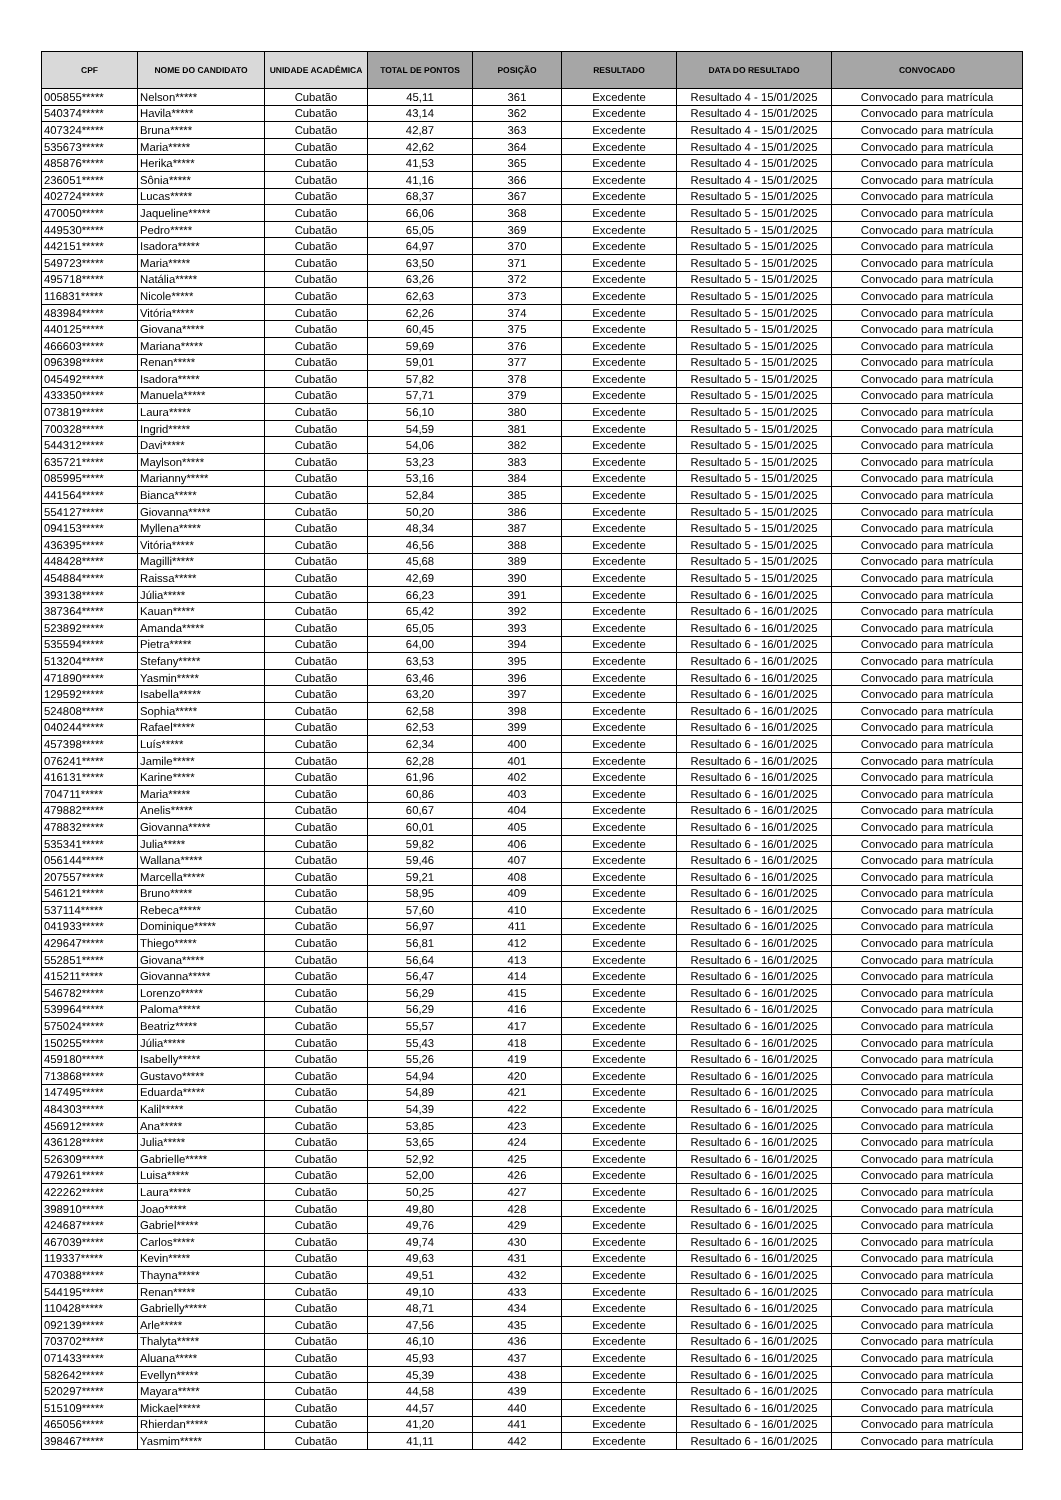| CPF | NOME DO CANDIDATO | UNIDADE ACADÊMICA | TOTAL DE PONTOS | POSIÇÃO | RESULTADO | DATA DO RESULTADO | CONVOCADO |
| --- | --- | --- | --- | --- | --- | --- | --- |
| 005855***** | Nelson***** | Cubatão | 45,11 | 361 | Excedente | Resultado 4 - 15/01/2025 | Convocado para matrícula |
| 540374***** | Havila***** | Cubatão | 43,14 | 362 | Excedente | Resultado 4 - 15/01/2025 | Convocado para matrícula |
| 407324***** | Bruna***** | Cubatão | 42,87 | 363 | Excedente | Resultado 4 - 15/01/2025 | Convocado para matrícula |
| 535673***** | Maria***** | Cubatão | 42,62 | 364 | Excedente | Resultado 4 - 15/01/2025 | Convocado para matrícula |
| 485876***** | Herika***** | Cubatão | 41,53 | 365 | Excedente | Resultado 4 - 15/01/2025 | Convocado para matrícula |
| 236051***** | Sônia***** | Cubatão | 41,16 | 366 | Excedente | Resultado 4 - 15/01/2025 | Convocado para matrícula |
| 402724***** | Lucas***** | Cubatão | 68,37 | 367 | Excedente | Resultado 5 - 15/01/2025 | Convocado para matrícula |
| 470050***** | Jaqueline***** | Cubatão | 66,06 | 368 | Excedente | Resultado 5 - 15/01/2025 | Convocado para matrícula |
| 449530***** | Pedro***** | Cubatão | 65,05 | 369 | Excedente | Resultado 5 - 15/01/2025 | Convocado para matrícula |
| 442151***** | Isadora***** | Cubatão | 64,97 | 370 | Excedente | Resultado 5 - 15/01/2025 | Convocado para matrícula |
| 549723***** | Maria***** | Cubatão | 63,50 | 371 | Excedente | Resultado 5 - 15/01/2025 | Convocado para matrícula |
| 495718***** | Natália***** | Cubatão | 63,26 | 372 | Excedente | Resultado 5 - 15/01/2025 | Convocado para matrícula |
| 116831***** | Nicole***** | Cubatão | 62,63 | 373 | Excedente | Resultado 5 - 15/01/2025 | Convocado para matrícula |
| 483984***** | Vitória***** | Cubatão | 62,26 | 374 | Excedente | Resultado 5 - 15/01/2025 | Convocado para matrícula |
| 440125***** | Giovana***** | Cubatão | 60,45 | 375 | Excedente | Resultado 5 - 15/01/2025 | Convocado para matrícula |
| 466603***** | Mariana***** | Cubatão | 59,69 | 376 | Excedente | Resultado 5 - 15/01/2025 | Convocado para matrícula |
| 096398***** | Renan***** | Cubatão | 59,01 | 377 | Excedente | Resultado 5 - 15/01/2025 | Convocado para matrícula |
| 045492***** | Isadora***** | Cubatão | 57,82 | 378 | Excedente | Resultado 5 - 15/01/2025 | Convocado para matrícula |
| 433350***** | Manuela***** | Cubatão | 57,71 | 379 | Excedente | Resultado 5 - 15/01/2025 | Convocado para matrícula |
| 073819***** | Laura***** | Cubatão | 56,10 | 380 | Excedente | Resultado 5 - 15/01/2025 | Convocado para matrícula |
| 700328***** | Ingrid***** | Cubatão | 54,59 | 381 | Excedente | Resultado 5 - 15/01/2025 | Convocado para matrícula |
| 544312***** | Davi***** | Cubatão | 54,06 | 382 | Excedente | Resultado 5 - 15/01/2025 | Convocado para matrícula |
| 635721***** | Maylson***** | Cubatão | 53,23 | 383 | Excedente | Resultado 5 - 15/01/2025 | Convocado para matrícula |
| 085995***** | Marianny***** | Cubatão | 53,16 | 384 | Excedente | Resultado 5 - 15/01/2025 | Convocado para matrícula |
| 441564***** | Bianca***** | Cubatão | 52,84 | 385 | Excedente | Resultado 5 - 15/01/2025 | Convocado para matrícula |
| 554127***** | Giovanna***** | Cubatão | 50,20 | 386 | Excedente | Resultado 5 - 15/01/2025 | Convocado para matrícula |
| 094153***** | Myllena***** | Cubatão | 48,34 | 387 | Excedente | Resultado 5 - 15/01/2025 | Convocado para matrícula |
| 436395***** | Vitória***** | Cubatão | 46,56 | 388 | Excedente | Resultado 5 - 15/01/2025 | Convocado para matrícula |
| 448428***** | Magilli***** | Cubatão | 45,68 | 389 | Excedente | Resultado 5 - 15/01/2025 | Convocado para matrícula |
| 454884***** | Raissa***** | Cubatão | 42,69 | 390 | Excedente | Resultado 5 - 15/01/2025 | Convocado para matrícula |
| 393138***** | Júlia***** | Cubatão | 66,23 | 391 | Excedente | Resultado 6 - 16/01/2025 | Convocado para matrícula |
| 387364***** | Kauan***** | Cubatão | 65,42 | 392 | Excedente | Resultado 6 - 16/01/2025 | Convocado para matrícula |
| 523892***** | Amanda***** | Cubatão | 65,05 | 393 | Excedente | Resultado 6 - 16/01/2025 | Convocado para matrícula |
| 535594***** | Pietra***** | Cubatão | 64,00 | 394 | Excedente | Resultado 6 - 16/01/2025 | Convocado para matrícula |
| 513204***** | Stefany***** | Cubatão | 63,53 | 395 | Excedente | Resultado 6 - 16/01/2025 | Convocado para matrícula |
| 471890***** | Yasmin***** | Cubatão | 63,46 | 396 | Excedente | Resultado 6 - 16/01/2025 | Convocado para matrícula |
| 129592***** | Isabella***** | Cubatão | 63,20 | 397 | Excedente | Resultado 6 - 16/01/2025 | Convocado para matrícula |
| 524808***** | Sophia***** | Cubatão | 62,58 | 398 | Excedente | Resultado 6 - 16/01/2025 | Convocado para matrícula |
| 040244***** | Rafael***** | Cubatão | 62,53 | 399 | Excedente | Resultado 6 - 16/01/2025 | Convocado para matrícula |
| 457398***** | Luís***** | Cubatão | 62,34 | 400 | Excedente | Resultado 6 - 16/01/2025 | Convocado para matrícula |
| 076241***** | Jamile***** | Cubatão | 62,28 | 401 | Excedente | Resultado 6 - 16/01/2025 | Convocado para matrícula |
| 416131***** | Karine***** | Cubatão | 61,96 | 402 | Excedente | Resultado 6 - 16/01/2025 | Convocado para matrícula |
| 704711***** | Maria***** | Cubatão | 60,86 | 403 | Excedente | Resultado 6 - 16/01/2025 | Convocado para matrícula |
| 479882***** | Anelis***** | Cubatão | 60,67 | 404 | Excedente | Resultado 6 - 16/01/2025 | Convocado para matrícula |
| 478832***** | Giovanna***** | Cubatão | 60,01 | 405 | Excedente | Resultado 6 - 16/01/2025 | Convocado para matrícula |
| 535341***** | Julia***** | Cubatão | 59,82 | 406 | Excedente | Resultado 6 - 16/01/2025 | Convocado para matrícula |
| 056144***** | Wallana***** | Cubatão | 59,46 | 407 | Excedente | Resultado 6 - 16/01/2025 | Convocado para matrícula |
| 207557***** | Marcella***** | Cubatão | 59,21 | 408 | Excedente | Resultado 6 - 16/01/2025 | Convocado para matrícula |
| 546121***** | Bruno***** | Cubatão | 58,95 | 409 | Excedente | Resultado 6 - 16/01/2025 | Convocado para matrícula |
| 537114***** | Rebeca***** | Cubatão | 57,60 | 410 | Excedente | Resultado 6 - 16/01/2025 | Convocado para matrícula |
| 041933***** | Dominique***** | Cubatão | 56,97 | 411 | Excedente | Resultado 6 - 16/01/2025 | Convocado para matrícula |
| 429647***** | Thiego***** | Cubatão | 56,81 | 412 | Excedente | Resultado 6 - 16/01/2025 | Convocado para matrícula |
| 552851***** | Giovana***** | Cubatão | 56,64 | 413 | Excedente | Resultado 6 - 16/01/2025 | Convocado para matrícula |
| 415211***** | Giovanna***** | Cubatão | 56,47 | 414 | Excedente | Resultado 6 - 16/01/2025 | Convocado para matrícula |
| 546782***** | Lorenzo***** | Cubatão | 56,29 | 415 | Excedente | Resultado 6 - 16/01/2025 | Convocado para matrícula |
| 539964***** | Paloma***** | Cubatão | 56,29 | 416 | Excedente | Resultado 6 - 16/01/2025 | Convocado para matrícula |
| 575024***** | Beatriz***** | Cubatão | 55,57 | 417 | Excedente | Resultado 6 - 16/01/2025 | Convocado para matrícula |
| 150255***** | Júlia***** | Cubatão | 55,43 | 418 | Excedente | Resultado 6 - 16/01/2025 | Convocado para matrícula |
| 459180***** | Isabelly***** | Cubatão | 55,26 | 419 | Excedente | Resultado 6 - 16/01/2025 | Convocado para matrícula |
| 713868***** | Gustavo***** | Cubatão | 54,94 | 420 | Excedente | Resultado 6 - 16/01/2025 | Convocado para matrícula |
| 147495***** | Eduarda***** | Cubatão | 54,89 | 421 | Excedente | Resultado 6 - 16/01/2025 | Convocado para matrícula |
| 484303***** | Kalil***** | Cubatão | 54,39 | 422 | Excedente | Resultado 6 - 16/01/2025 | Convocado para matrícula |
| 456912***** | Ana***** | Cubatão | 53,85 | 423 | Excedente | Resultado 6 - 16/01/2025 | Convocado para matrícula |
| 436128***** | Julia***** | Cubatão | 53,65 | 424 | Excedente | Resultado 6 - 16/01/2025 | Convocado para matrícula |
| 526309***** | Gabrielle***** | Cubatão | 52,92 | 425 | Excedente | Resultado 6 - 16/01/2025 | Convocado para matrícula |
| 479261***** | Luisa***** | Cubatão | 52,00 | 426 | Excedente | Resultado 6 - 16/01/2025 | Convocado para matrícula |
| 422262***** | Laura***** | Cubatão | 50,25 | 427 | Excedente | Resultado 6 - 16/01/2025 | Convocado para matrícula |
| 398910***** | Joao***** | Cubatão | 49,80 | 428 | Excedente | Resultado 6 - 16/01/2025 | Convocado para matrícula |
| 424687***** | Gabriel***** | Cubatão | 49,76 | 429 | Excedente | Resultado 6 - 16/01/2025 | Convocado para matrícula |
| 467039***** | Carlos***** | Cubatão | 49,74 | 430 | Excedente | Resultado 6 - 16/01/2025 | Convocado para matrícula |
| 119337***** | Kevin***** | Cubatão | 49,63 | 431 | Excedente | Resultado 6 - 16/01/2025 | Convocado para matrícula |
| 470388***** | Thayna***** | Cubatão | 49,51 | 432 | Excedente | Resultado 6 - 16/01/2025 | Convocado para matrícula |
| 544195***** | Renan***** | Cubatão | 49,10 | 433 | Excedente | Resultado 6 - 16/01/2025 | Convocado para matrícula |
| 110428***** | Gabrielly***** | Cubatão | 48,71 | 434 | Excedente | Resultado 6 - 16/01/2025 | Convocado para matrícula |
| 092139***** | Arle***** | Cubatão | 47,56 | 435 | Excedente | Resultado 6 - 16/01/2025 | Convocado para matrícula |
| 703702***** | Thalyta***** | Cubatão | 46,10 | 436 | Excedente | Resultado 6 - 16/01/2025 | Convocado para matrícula |
| 071433***** | Aluana***** | Cubatão | 45,93 | 437 | Excedente | Resultado 6 - 16/01/2025 | Convocado para matrícula |
| 582642***** | Evellyn***** | Cubatão | 45,39 | 438 | Excedente | Resultado 6 - 16/01/2025 | Convocado para matrícula |
| 520297***** | Mayara***** | Cubatão | 44,58 | 439 | Excedente | Resultado 6 - 16/01/2025 | Convocado para matrícula |
| 515109***** | Mickael***** | Cubatão | 44,57 | 440 | Excedente | Resultado 6 - 16/01/2025 | Convocado para matrícula |
| 465056***** | Rhierdan***** | Cubatão | 41,20 | 441 | Excedente | Resultado 6 - 16/01/2025 | Convocado para matrícula |
| 398467***** | Yasmim***** | Cubatão | 41,11 | 442 | Excedente | Resultado 6 - 16/01/2025 | Convocado para matrícula |